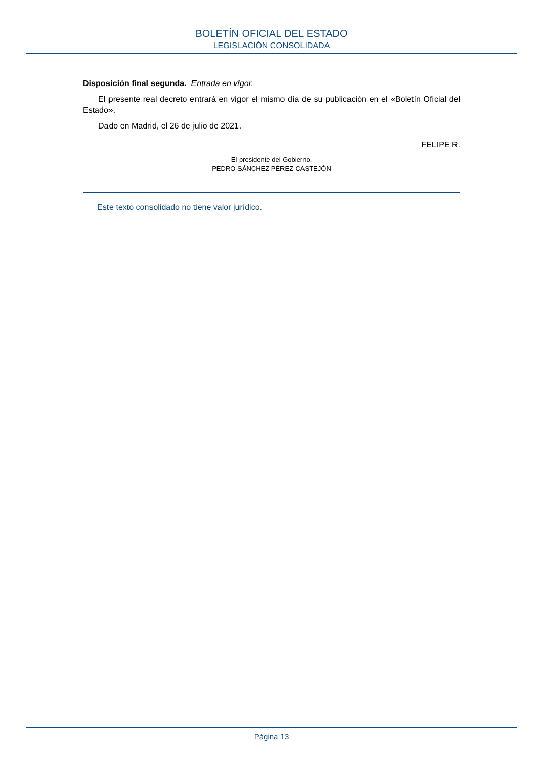BOLETÍN OFICIAL DEL ESTADO
LEGISLACIÓN CONSOLIDADA
Disposición final segunda. Entrada en vigor.
El presente real decreto entrará en vigor el mismo día de su publicación en el «Boletín Oficial del Estado».
Dado en Madrid, el 26 de julio de 2021.
FELIPE R.
El presidente del Gobierno,
PEDRO SÁNCHEZ PÉREZ-CASTEJÓN
Este texto consolidado no tiene valor jurídico.
Página 13